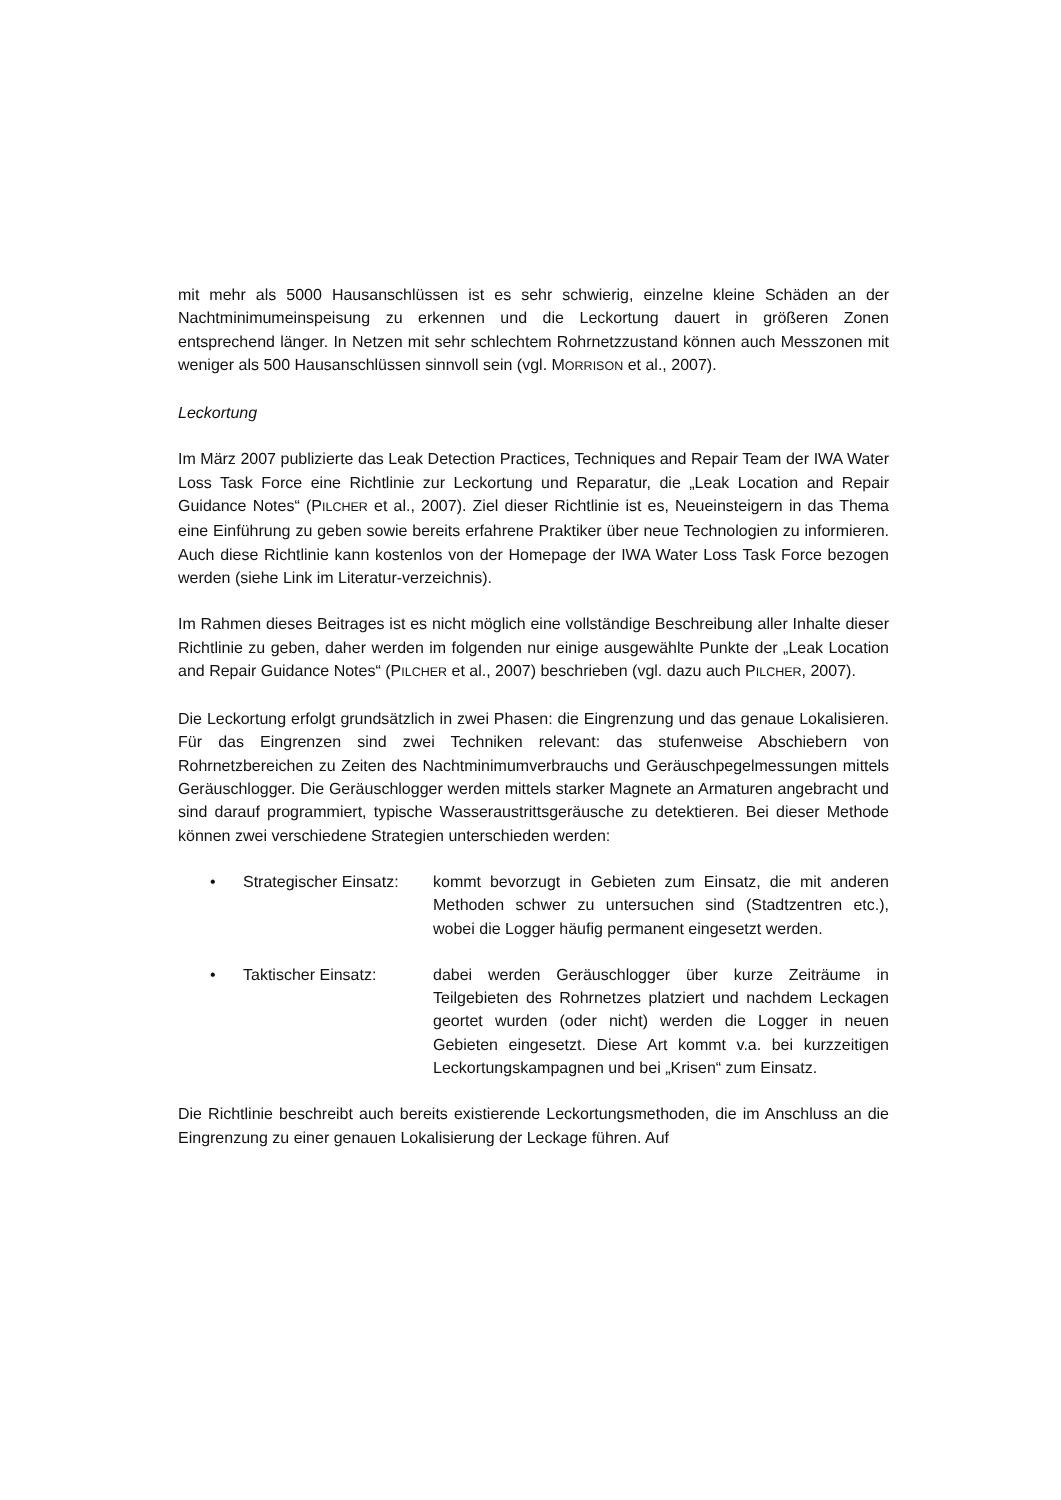mit mehr als 5000 Hausanschlüssen ist es sehr schwierig, einzelne kleine Schäden an der Nachtminimumeinspeisung zu erkennen und die Leckortung dauert in größeren Zonen entsprechend länger. In Netzen mit sehr schlechtem Rohrnetzzustand können auch Messzonen mit weniger als 500 Hausanschlüssen sinnvoll sein (vgl. MORRISON et al., 2007).
Leckortung
Im März 2007 publizierte das Leak Detection Practices, Techniques and Repair Team der IWA Water Loss Task Force eine Richtlinie zur Leckortung und Reparatur, die „Leak Location and Repair Guidance Notes“ (PILCHER et al., 2007). Ziel dieser Richtlinie ist es, Neueinsteigern in das Thema eine Einführung zu geben sowie bereits erfahrene Praktiker über neue Technologien zu informieren. Auch diese Richtlinie kann kostenlos von der Homepage der IWA Water Loss Task Force bezogen werden (siehe Link im Literatur-verzeichnis).
Im Rahmen dieses Beitrages ist es nicht möglich eine vollständige Beschreibung aller Inhalte dieser Richtlinie zu geben, daher werden im folgenden nur einige ausgewählte Punkte der „Leak Location and Repair Guidance Notes“ (PILCHER et al., 2007) beschrieben (vgl. dazu auch PILCHER, 2007).
Die Leckortung erfolgt grundsätzlich in zwei Phasen: die Eingrenzung und das genaue Lokalisieren. Für das Eingrenzen sind zwei Techniken relevant: das stufenweise Abschiebern von Rohrnetzbereichen zu Zeiten des Nachtminimumverbrauchs und Geräuschpegelmessungen mittels Geräuschlogger. Die Geräuschlogger werden mittels starker Magnete an Armaturen angebracht und sind darauf programmiert, typische Wasseraustrittsgeräusche zu detektieren. Bei dieser Methode können zwei verschiedene Strategien unterschieden werden:
• Strategischer Einsatz:
kommt bevorzugt in Gebieten zum Einsatz, die mit anderen Methoden schwer zu untersuchen sind (Stadtzentren etc.), wobei die Logger häufig permanent eingesetzt werden.
• Taktischer Einsatz: dabei werden Geräuschlogger über kurze Zeiträume in Teilgebieten des Rohrnetzes platziert und nachdem Leckagen geortet wurden (oder nicht) werden die Logger in neuen Gebieten eingesetzt. Diese Art kommt v.a. bei kurzzeitigen Leckortungskampagnen und bei „Krisen“ zum Einsatz.
Die Richtlinie beschreibt auch bereits existierende Leckortungsmethoden, die im Anschluss an die Eingrenzung zu einer genauen Lokalisierung der Leckage führen. Auf